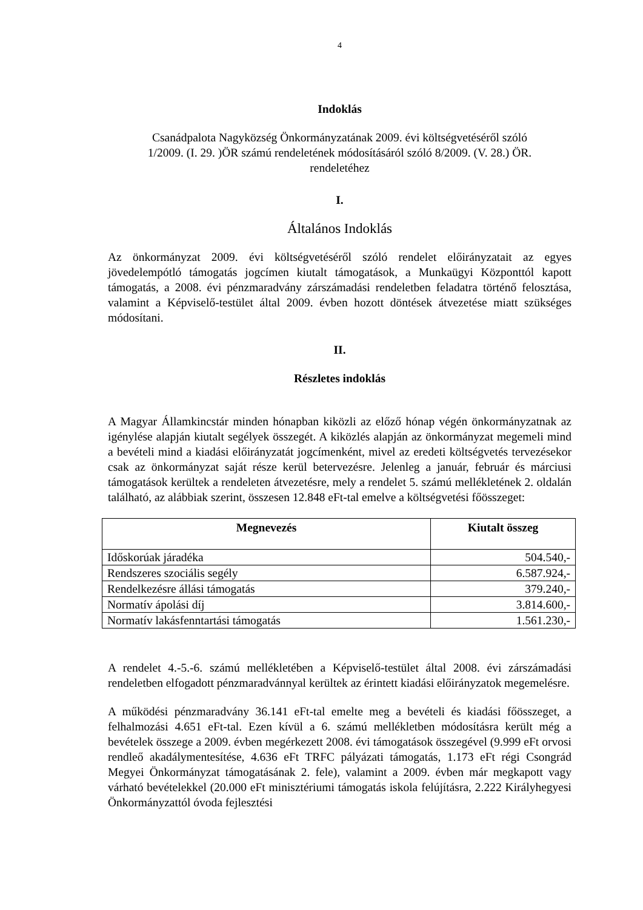4
Indoklás
Csanádpalota Nagyközség Önkormányzatának 2009. évi költségvetéséről szóló
1/2009. (I. 29. )ÖR számú rendeletének módosításáról szóló 8/2009. (V. 28.) ÖR.
rendeletéhez
I.
Általános Indoklás
Az önkormányzat 2009. évi költségvetéséről szóló rendelet előirányzatait az egyes jövedelempótló támogatás jogcímen kiutalt támogatások, a Munkaügyi Központtól kapott támogatás, a 2008. évi pénzmaradvány zárszámadási rendeletben feladatra történő felosztása, valamint a Képviselő-testület által 2009. évben hozott döntések átvezetése miatt szükséges módosítani.
II.
Részletes indoklás
A Magyar Államkincstár minden hónapban kiközli az előző hónap végén önkormányzatnak az igénylése alapján kiutalt segélyek összegét. A kiközlés alapján az önkormányzat megemeli mind a bevételi mind a kiadási előirányzatát jogcímenként, mivel az eredeti költségvetés tervezésekor csak az önkormányzat saját része kerül betervezésre. Jelenleg a január, február és márciusi támogatások kerültek a rendeleten átvezetésre, mely a rendelet 5. számú mellékletének 2. oldalán található, az alábbiak szerint, összesen 12.848 eFt-tal emelve a költségvetési főösszeget:
| Megnevezés | Kiutalt összeg |
| --- | --- |
| Időskorúak járadéka | 504.540,- |
| Rendszeres szociális segély | 6.587.924,- |
| Rendelkezésre állási támogatás | 379.240,- |
| Normatív ápolási díj | 3.814.600,- |
| Normatív lakásfenntartási támogatás | 1.561.230,- |
A rendelet 4.-5.-6. számú mellékletében a Képviselő-testület által 2008. évi zárszámadási rendeletben elfogadott pénzmaradvánnyal kerültek az érintett kiadási előirányzatok megemelésre.
A működési pénzmaradvány 36.141 eFt-tal emelte meg a bevételi és kiadási főösszeget, a felhalmozási 4.651 eFt-tal. Ezen kívül a 6. számú mellékletben módosításra került még a bevételek összege a 2009. évben megérkezett 2008. évi támogatások összegével (9.999 eFt orvosi rendleő akadálymentesítése, 4.636 eFt TRFC pályázati támogatás, 1.173 eFt régi Csongrád Megyei Önkormányzat támogatásának 2. fele), valamint a 2009. évben már megkapott vagy várható bevételekkel (20.000 eFt minisztériumi támogatás iskola felújításra, 2.222 Királyhegyesi Önkormányzattól óvoda fejlesztési